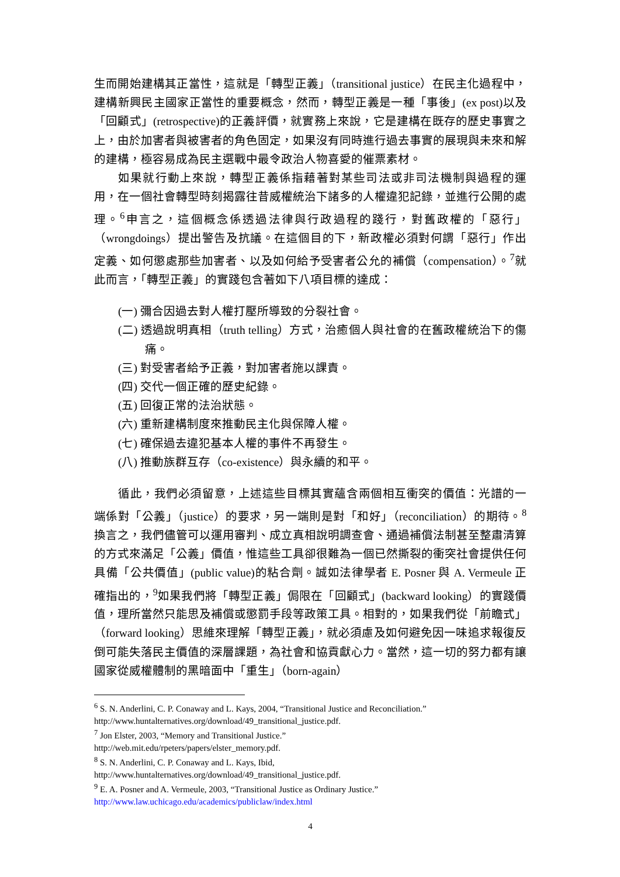生而開始建構其正當性，這就是「轉型正義」（transitional justice）在民主化過程中，建構新興民主國家正當性的重要概念，然而，轉型正義是一種「事後」(ex post)以及「回顧式」(retrospective)的正義評價，就實務上來說，它是建構在既存的歷史事實之上，由於加害者與被害者的角色固定，如果沒有同時進行過去事實的展現與未來和解的建構，極容易成為民主選戰中最令政治人物喜愛的催票素材。
如果就行動上來說，轉型正義係指藉著對某些司法或非司法機制與過程的運用，在一個社會轉型時刻揭露往昔威權統治下諸多的人權違犯記錄，並進行公開的處理。<sup>6</sup>申言之，這個概念係透過法律與行政過程的踐行，對舊政權的「惡行」（wrongdoings）提出警告及抗議。在這個目的下，新政權必須對何謂「惡行」作出定義、如何懲處那些加害者、以及如何給予受害者公允的補償（compensation）。<sup>7</sup>就此而言，「轉型正義」的實踐包含著如下八項目標的達成：
(一) 彌合因過去對人權打壓所導致的分裂社會。
(二) 透過說明真相（truth telling）方式，治癒個人與社會的在舊政權統治下的傷痛。
(三) 對受害者給予正義，對加害者施以課責。
(四) 交代一個正確的歷史紀錄。
(五) 回復正常的法治狀態。
(六) 重新建構制度來推動民主化與保障人權。
(七) 確保過去違犯基本人權的事件不再發生。
(八) 推動族群互存（co-existence）與永續的和平。
循此，我們必須留意，上述這些目標其實蘊含兩個相互衝突的價值：光譜的一端係對「公義」（justice）的要求，另一端則是對「和好」（reconciliation）的期待。<sup>8</sup>換言之，我們儘管可以運用審判、成立真相說明調查會、通過補償法制甚至整肅清算的方式來滿足「公義」價值，惟這些工具卻很難為一個已然撕裂的衝突社會提供任何具備「公共價值」(public value)的粘合劑。誠如法律學者 E. Posner 與 A. Vermeule 正確指出的，<sup>9</sup>如果我們將「轉型正義」侷限在「回顧式」(backward looking）的實踐價值，理所當然只能思及補償或懲罰手段等政策工具。相對的，如果我們從「前瞻式」（forward looking）思維來理解「轉型正義」，就必須慮及如何避免因一味追求報復反倒可能失落民主價值的深層課題，為社會和協貢獻心力。當然，這一切的努力都有讓國家從威權體制的黑暗面中「重生」（born-again）
<sup>6</sup> S. N. Anderlini, C. P. Conaway and L. Kays, 2004, “Transitional Justice and Reconciliation.” http://www.huntalternatives.org/download/49_transitional_justice.pdf.
<sup>7</sup> Jon Elster, 2003, “Memory and Transitional Justice.”
http://web.mit.edu/rpeters/papers/elster_memory.pdf.
<sup>8</sup> S. N. Anderlini, C. P. Conaway and L. Kays, Ibid,
http://www.huntalternatives.org/download/49_transitional_justice.pdf.
<sup>9</sup> E. A. Posner and A. Vermeule, 2003, “Transitional Justice as Ordinary Justice.”
http://www.law.uchicago.edu/academics/publiclaw/index.html
4